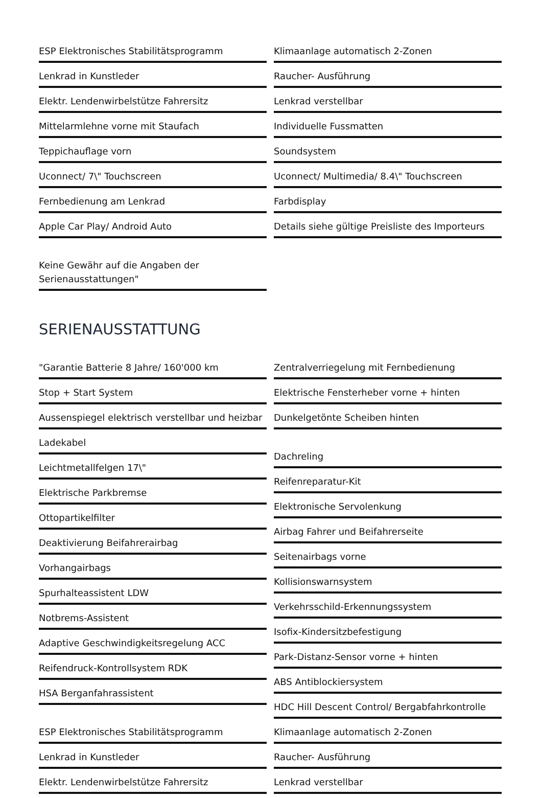ESP Elektronisches Stabilitätsprogramm
Lenkrad in Kunstleder
Elektr. Lendenwirbelstütze Fahrersitz
Mittelarmlehne vorne mit Staufach
Teppichauflage vorn
Uconnect/ 7\" Touchscreen
Fernbedienung am Lenkrad
Apple Car Play/ Android Auto
Keine Gewähr auf die Angaben der Serienausstattungen"
Klimaanlage automatisch 2-Zonen
Raucher- Ausführung
Lenkrad verstellbar
Individuelle Fussmatten
Soundsystem
Uconnect/ Multimedia/ 8.4\" Touchscreen
Farbdisplay
Details siehe gültige Preisliste des Importeurs
SERIENAUSSTATTUNG
"Garantie Batterie 8 Jahre/ 160'000 km
Stop + Start System
Aussenspiegel elektrisch verstellbar und heizbar
Ladekabel
Leichtmetallfelgen 17\"
Elektrische Parkbremse
Ottopartikelfilter
Deaktivierung Beifahrerairbag
Vorhangairbags
Spurhalteassistent LDW
Notbrems-Assistent
Adaptive Geschwindigkeitsregelung ACC
Reifendruck-Kontrollsystem RDK
HSA Berganfahrassistent
ESP Elektronisches Stabilitätsprogramm
Lenkrad in Kunstleder
Elektr. Lendenwirbelstütze Fahrersitz
Zentralverriegelung mit Fernbedienung
Elektrische Fensterheber vorne + hinten
Dunkelgetönte Scheiben hinten
Dachreling
Reifenreparatur-Kit
Elektronische Servolenkung
Airbag Fahrer und Beifahrerseite
Seitenairbags vorne
Kollisionswarnsystem
Verkehrsschild-Erkennungssystem
Isofix-Kindersitzbefestigung
Park-Distanz-Sensor vorne + hinten
ABS Antiblockiersystem
HDC Hill Descent Control/ Bergabfahrkontrolle
Klimaanlage automatisch 2-Zonen
Raucher- Ausführung
Lenkrad verstellbar